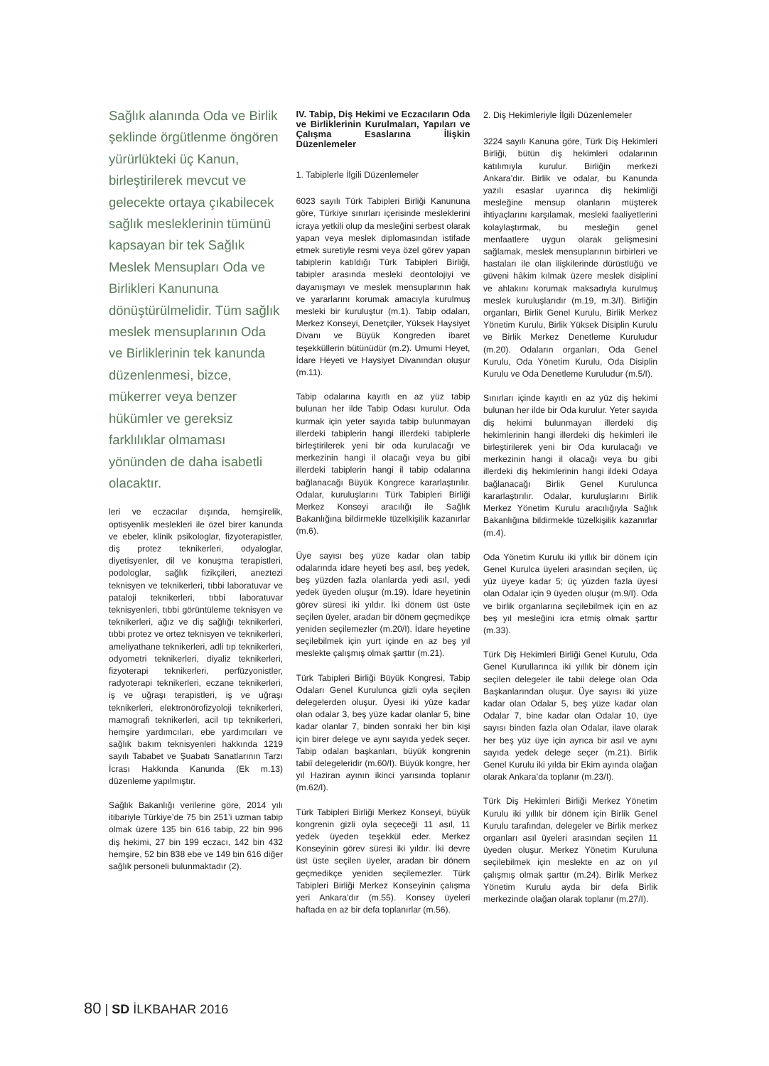Sağlık alanında Oda ve Birlik şeklinde örgütlenme öngören yürürlükteki üç Kanun, birleştirilerek mevcut ve gelecekte ortaya çıkabilecek sağlık mesleklerinin tümünü kapsayan bir tek Sağlık Meslek Mensupları Oda ve Birlikleri Kanununa dönüştürülmelidir. Tüm sağlık meslek mensuplarının Oda ve Birliklerinin tek kanunda düzenlenmesi, bizce, mükerrer veya benzer hükümler ve gereksiz farklılıklar olmaması yönünden de daha isabetli olacaktır.
leri ve eczacılar dışında, hemşirelik, optisyenlik meslekleri ile özel birer kanunda ve ebeler, klinik psikologlar, fizyoterapistler, diş protez teknikerleri, odyaloglar, diyetisyenler, dil ve konuşma terapistleri, podologlar, sağlık fizikçileri, aneztezi teknisyen ve teknikerleri, tıbbi laboratuvar ve pataloji teknikerleri, tıbbi laboratuvar teknisyenleri, tıbbi görüntüleme teknisyen ve teknikerleri, ağız ve diş sağlığı teknikerleri, tıbbi protez ve ortez teknisyen ve teknikerleri, ameliyathane teknikerleri, adli tıp teknikerleri, odyometri teknikerleri, diyaliz teknikerleri, fizyoterapi teknikerleri, perfüzyonistler, radyoterapi teknikerleri, eczane teknikerleri, iş ve uğraşı terapistleri, iş ve uğraşı teknikerleri, elektronörofizyoloji teknikerleri, mamografi teknikerleri, acil tıp teknikerleri, hemşire yardımcıları, ebe yardımcıları ve sağlık bakım teknisyenleri hakkında 1219 sayılı Tababet ve Şuabatı Sanatlarının Tarzı İcrası Hakkında Kanunda (Ek m.13) düzenleme yapılmıştır.
Sağlık Bakanlığı verilerine göre, 2014 yılı itibariyle Türkiye’de 75 bin 251’i uzman tabip olmak üzere 135 bin 616 tabip, 22 bin 996 diş hekimi, 27 bin 199 eczacı, 142 bin 432 hemşire, 52 bin 838 ebe ve 149 bin 616 diğer sağlık personeli bulunmaktadır (2).
IV. Tabip, Diş Hekimi ve Eczacıların Oda ve Birliklerinin Kurulmaları, Yapıları ve Çalışma Esaslarına İlişkin Düzenlemeler
1. Tabiplerle İlgili Düzenlemeler
6023 sayılı Türk Tabipleri Birliği Kanununa göre, Türkiye sınırları içerisinde mesleklerini icraya yetkili olup da mesleğini serbest olarak yapan veya meslek diplomasından istifade etmek suretiyle resmi veya özel görev yapan tabiplerin katıldığı Türk Tabipleri Birliği, tabipler arasında mesleki deontolojiyi ve dayanışmayı ve meslek mensuplarının hak ve yararlarını korumak amacıyla kurulmuş mesleki bir kuruluştur (m.1). Tabip odaları, Merkez Konseyi, Denetçiler, Yüksek Haysiyet Divanı ve Büyük Kongreden ibaret teşekküllerin bütünüdür (m.2). Umumi Heyet, İdare Heyeti ve Haysiyet Divanından oluşur (m.11).
Tabip odalarına kayıtlı en az yüz tabip bulunan her ilde Tabip Odası kurulur. Oda kurmak için yeter sayıda tabip bulunmayan illerdeki tabiplerin hangi illerdeki tabiplerle birleştirilerek yeni bir oda kurulacağı ve merkezinin hangi il olacağı veya bu gibi illerdeki tabiplerin hangi il tabip odalarına bağlanacağı Büyük Kongrece kararlaştırılır. Odalar, kuruluşlarını Türk Tabipleri Birliği Merkez Konseyi aracılığı ile Sağlık Bakanlığına bildirmekle tüzelkişilik kazanırlar (m.6).
Üye sayısı beş yüze kadar olan tabip odalarında idare heyeti beş asıl, beş yedek, beş yüzden fazla olanlarda yedi asıl, yedi yedek üyeden oluşur (m.19). İdare heyetinin görev süresi iki yıldır. İki dönem üst üste seçilen üyeler, aradan bir dönem geçmedikçe yeniden seçilemezler (m.20/I). İdare heyetine seçilebilmek için yurt içinde en az beş yıl meslekte çalışmış olmak şarttır (m.21).
Türk Tabipleri Birliği Büyük Kongresi, Tabip Odaları Genel Kurulunca gizli oyla seçilen delegelerden oluşur. Üyesi iki yüze kadar olan odalar 3, beş yüze kadar olanlar 5, bine kadar olanlar 7, binden sonraki her bin kişi için birer delege ve aynı sayıda yedek seçer. Tabip odaları başkanları, büyük kongrenin tabiî delegeleridir (m.60/I). Büyük kongre, her yıl Haziran ayının ikinci yarısında toplanır (m.62/I).
Türk Tabipleri Birliği Merkez Konseyi, büyük kongrenin gizli oyla seçeceği 11 asıl, 11 yedek üyeden teşekkül eder. Merkez Konseyinin görev süresi iki yıldır. İki devre üst üste seçilen üyeler, aradan bir dönem geçmedikçe yeniden seçilemezler. Türk Tabipleri Birliği Merkez Konseyinin çalışma yeri Ankara’dır (m.55). Konsey üyeleri haftada en az bir defa toplanırlar (m.56).
2. Diş Hekimleriyle İlgili Düzenlemeler
3224 sayılı Kanuna göre, Türk Diş Hekimleri Birliği, bütün diş hekimleri odalarının katılımıyla kurulur. Birliğin merkezi Ankara’dır. Birlik ve odalar, bu Kanunda yazılı esaslar uyarınca diş hekimliği mesleğine mensup olanların müşterek ihtiyaçlarını karşılamak, mesleki faaliyetlerini kolaylaştırmak, bu mesleğin genel menfaatlere uygun olarak gelişmesini sağlamak, meslek mensuplarının birbirleri ve hastaları ile olan ilişkilerinde dürüstlüğü ve güveni hâkim kılmak üzere meslek disiplini ve ahlakını korumak maksadıyla kurulmuş meslek kuruluşlarıdır (m.19, m.3/I). Birliğin organları, Birlik Genel Kurulu, Birlik Merkez Yönetim Kurulu, Birlik Yüksek Disiplin Kurulu ve Birlik Merkez Denetleme Kuruludur (m.20). Odaların organları, Oda Genel Kurulu, Oda Yönetim Kurulu, Oda Disiplin Kurulu ve Oda Denetleme Kuruludur (m.5/I).
Sınırları içinde kayıtlı en az yüz diş hekimi bulunan her ilde bir Oda kurulur. Yeter sayıda diş hekimi bulunmayan illerdeki diş hekimlerinin hangi illerdeki diş hekimleri ile birleştirilerek yeni bir Oda kurulacağı ve merkezinin hangi il olacağı veya bu gibi illerdeki diş hekimlerinin hangi ildeki Odaya bağlanacağı Birlik Genel Kurulunca kararlaştırılır. Odalar, kuruluşlarını Birlik Merkez Yönetim Kurulu aracılığıyla Sağlık Bakanlığına bildirmekle tüzelkişilik kazanırlar (m.4).
Oda Yönetim Kurulu iki yıllık bir dönem için Genel Kurulca üyeleri arasından seçilen, üç yüz üyeye kadar 5; üç yüzden fazla üyesi olan Odalar için 9 üyeden oluşur (m.9/I). Oda ve birlik organlarına seçilebilmek için en az beş yıl mesleğini icra etmiş olmak şarttır (m.33).
Türk Diş Hekimleri Birliği Genel Kurulu, Oda Genel Kurullarınca iki yıllık bir dönem için seçilen delegeler ile tabii delege olan Oda Başkanlarından oluşur. Üye sayısı iki yüze kadar olan Odalar 5, beş yüze kadar olan Odalar 7, bine kadar olan Odalar 10, üye sayısı binden fazla olan Odalar, ilave olarak her beş yüz üye için ayrıca bir asıl ve aynı sayıda yedek delege seçer (m.21). Birlik Genel Kurulu iki yılda bir Ekim ayında olağan olarak Ankara’da toplanır (m.23/I).
Türk Diş Hekimleri Birliği Merkez Yönetim Kurulu iki yıllık bir dönem için Birlik Genel Kurulu tarafından, delegeler ve Birlik merkez organları asıl üyeleri arasından seçilen 11 üyeden oluşur. Merkez Yönetim Kuruluna seçilebilmek için meslekte en az on yıl çalışmış olmak şarttır (m.24). Birlik Merkez Yönetim Kurulu ayda bir defa Birlik merkezinde olağan olarak toplanır (m.27/I).
80 | SD İLKBAHAR 2016